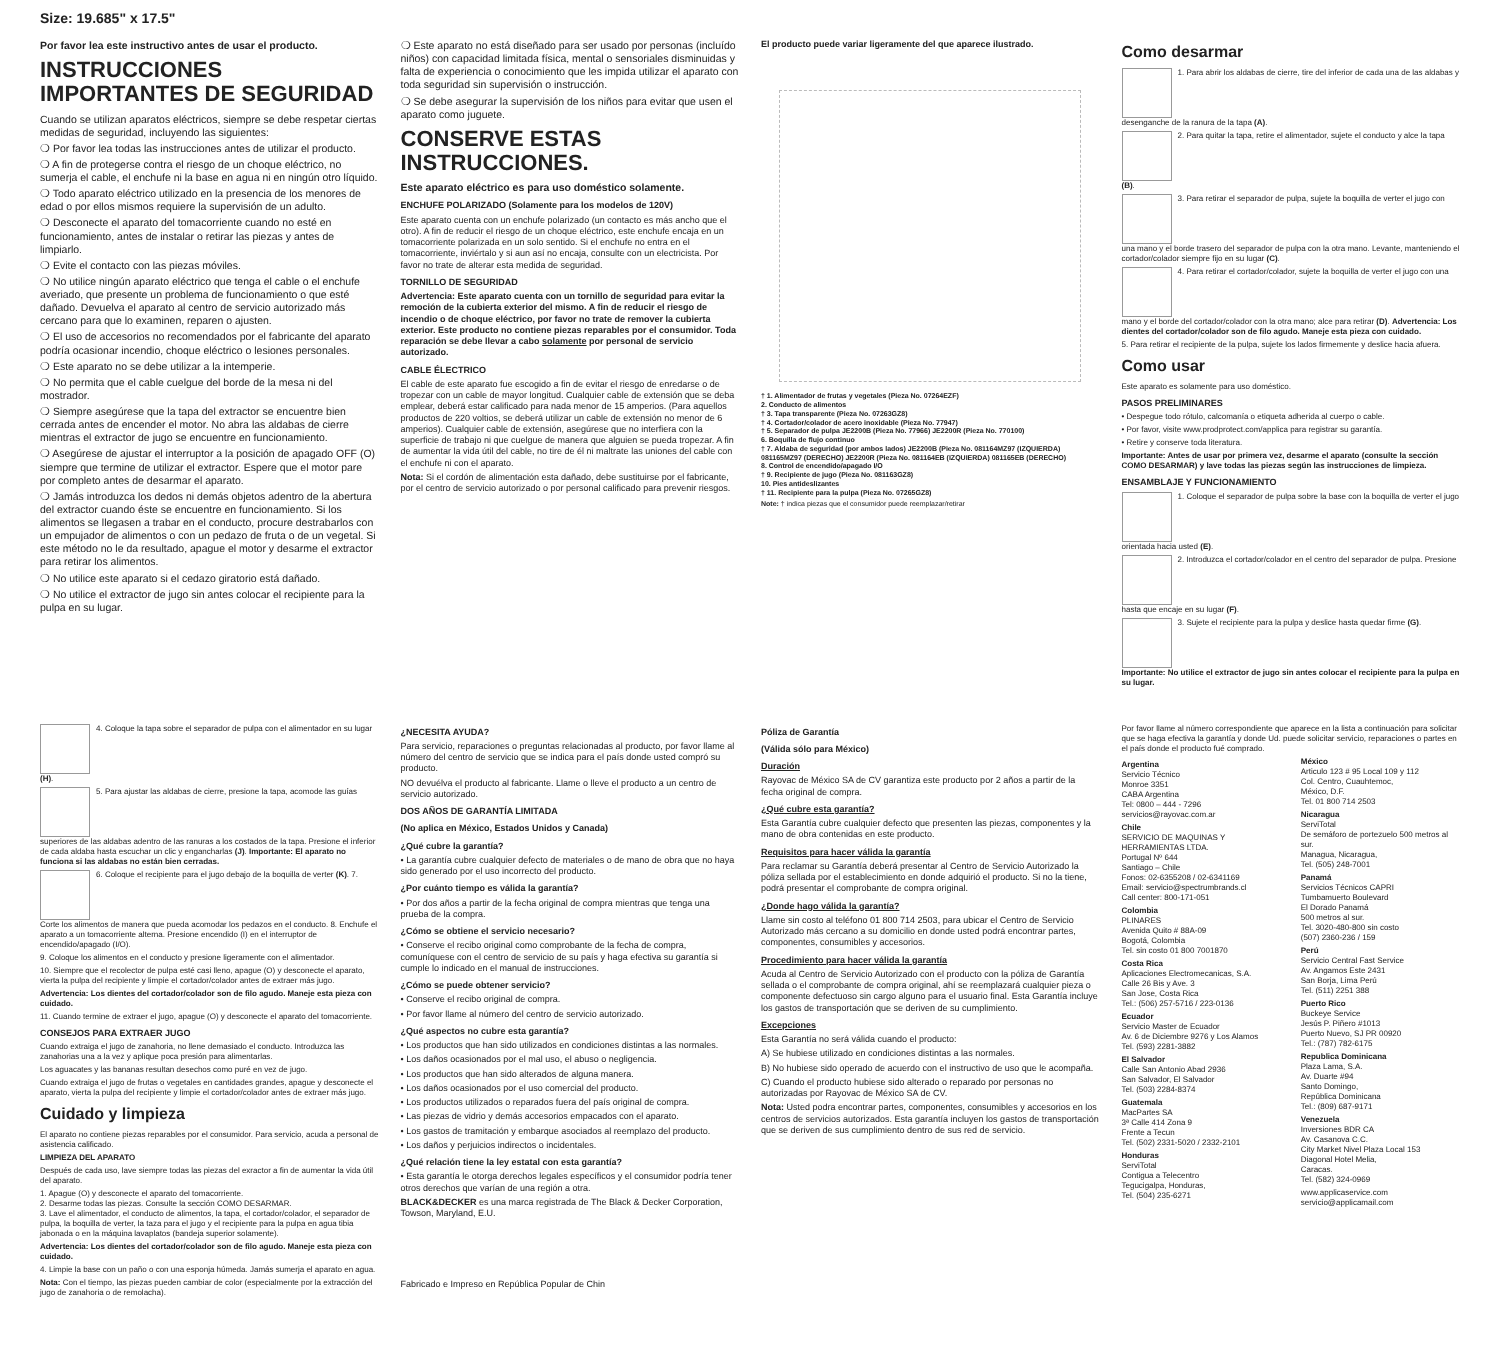Size: 19.685" x 17.5"
Por favor lea este instructivo antes de usar el producto.
INSTRUCCIONES IMPORTANTES DE SEGURIDAD
Cuando se utilizan aparatos eléctricos, siempre se debe respetar ciertas medidas de seguridad, incluyendo las siguientes:
❍ Por favor lea todas las instrucciones antes de utilizar el producto.
❍ A fin de protegerse contra el riesgo de un choque eléctrico, no sumerja el cable, el enchufe ni la base en agua ni en ningún otro líquido.
❍ Todo aparato eléctrico utilizado en la presencia de los menores de edad o por ellos mismos requiere la supervisión de un adulto.
❍ Desconecte el aparato del tomacorriente cuando no esté en funcionamiento, antes de instalar o retirar las piezas y antes de limpiarlo.
❍ Evite el contacto con las piezas móviles.
❍ No utilice ningún aparato eléctrico que tenga el cable o el enchufe averiado, que presente un problema de funcionamiento o que esté dañado. Devuelva el aparato al centro de servicio autorizado más cercano para que lo examinen, reparen o ajusten.
❍ El uso de accesorios no recomendados por el fabricante del aparato podría ocasionar incendio, choque eléctrico o lesiones personales.
❍ Este aparato no se debe utilizar a la intemperie.
❍ No permita que el cable cuelgue del borde de la mesa ni del mostrador.
❍ Siempre asegúrese que la tapa del extractor se encuentre bien cerrada antes de encender el motor. No abra las aldabas de cierre mientras el extractor de jugo se encuentre en funcionamiento.
❍ Asegúrese de ajustar el interruptor a la posición de apagado OFF (O) siempre que termine de utilizar el extractor. Espere que el motor pare por completo antes de desarmar el aparato.
❍ Jamás introduzca los dedos ni demás objetos adentro de la abertura del extractor cuando éste se encuentre en funcionamiento. Si los alimentos se llegasen a trabar en el conducto, procure destrabarlos con un empujador de alimentos o con un pedazo de fruta o de un vegetal. Si este método no le da resultado, apague el motor y desarme el extractor para retirar los alimentos.
❍ No utilice este aparato si el cedazo giratorio está dañado.
❍ No utilice el extractor de jugo sin antes colocar el recipiente para la pulpa en su lugar.
❍ Este aparato no está diseñado para ser usado por personas (incluído niños) con capacidad limitada física, mental o sensoriales disminuidas y falta de experiencia o conocimiento que les impida utilizar el aparato con toda seguridad sin supervisión o instrucción.
❍ Se debe asegurar la supervisión de los niños para evitar que usen el aparato como juguete.
CONSERVE ESTAS INSTRUCCIONES.
Este aparato eléctrico es para uso doméstico solamente.
ENCHUFE POLARIZADO (Solamente para los modelos de 120V)
Este aparato cuenta con un enchufe polarizado (un contacto es más ancho que el otro). A fin de reducir el riesgo de un choque eléctrico, este enchufe encaja en un tomacorriente polarizada en un solo sentido. Si el enchufe no entra en el tomacorriente, inviértalo y si aun así no encaja, consulte con un electricista. Por favor no trate de alterar esta medida de seguridad.
TORNILLO DE SEGURIDAD
Advertencia: Este aparato cuenta con un tornillo de seguridad para evitar la remoción de la cubierta exterior del mismo. A fin de reducir el riesgo de incendio o de choque eléctrico, por favor no trate de remover la cubierta exterior. Este producto no contiene piezas reparables por el consumidor. Toda reparación se debe llevar a cabo solamente por personal de servicio autorizado.
CABLE ÉLECTRICO
El cable de este aparato fue escogido a fin de evitar el riesgo de enredarse o de tropezar con un cable de mayor longitud. Cualquier cable de extensión que se deba emplear, deberá estar calificado para nada menor de 15 amperios. (Para aquellos productos de 220 voltios, se deberá utilizar un cable de extensión no menor de 6 amperios). Cualquier cable de extensión, asegúrese que no interfiera con la superficie de trabajo ni que cuelgue de manera que alguien se pueda tropezar. A fin de aumentar la vida útil del cable, no tire de él ni maltrate las uniones del cable con el enchufe ni con el aparato.
Nota: Si el cordón de alimentación esta dañado, debe sustituirse por el fabricante, por el centro de servicio autorizado o por personal calificado para prevenir riesgos.
El producto puede variar ligeramente del que aparece ilustrado.
† 1. Alimentador de frutas y vegetales (Pieza No. 07264EZF)
2. Conducto de alimentos
† 3. Tapa transparente (Pieza No. 07263GZ8)
† 4. Cortador/colador de acero inoxidable (Pieza No. 77947)
† 5. Separador de pulpa JE2200B (Pieza No. 77966) JE2200R (Pieza No. 770100)
6. Boquilla de flujo continuo
† 7. Aldaba de seguridad (por ambos lados) JE2200B (Pieza No. 081164MZ97 (IZQUIERDA) 081165MZ97 (DERECHO) JE2200R (Pieza No. 081164EB (IZQUIERDA) 081165EB (DERECHO)
8. Control de encendido/apagado I/O
† 9. Recipiente de jugo (Pieza No. 081163GZ8)
10. Pies antideslizantes
† 11. Recipiente para la pulpa (Pieza No. 07265GZ8)
Note: † indica piezas que el consumidor puede reemplazar/retirar
Como desarmar
1. Para abrir los aldabas de cierre, tire del inferior de cada una de las aldabas y desenganche de la ranura de la tapa (A).
2. Para quitar la tapa, retire el alimentador, sujete el conducto y alce la tapa (B).
3. Para retirar el separador de pulpa, sujete la boquilla de verter el jugo con una mano y el borde trasero del separador de pulpa con la otra mano. Levante, manteniendo el cortador/colador siempre fijo en su lugar (C).
4. Para retirar el cortador/colador, sujete la boquilla de verter el jugo con una mano y el borde del cortador/colador con la otra mano; alce para retirar (D). Advertencia: Los dientes del cortador/colador son de filo agudo. Maneje esta pieza con cuidado.
5. Para retirar el recipiente de la pulpa, sujete los lados firmemente y deslice hacia afuera.
Como usar
Este aparato es solamente para uso doméstico.
PASOS PRELIMINARES
• Despegue todo rótulo, calcomanía o etiqueta adherida al cuerpo o cable.
• Por favor, visite www.prodprotect.com/applica para registrar su garantía.
• Retire y conserve toda literatura.
Importante: Antes de usar por primera vez, desarme el aparato (consulte la sección COMO DESARMAR) y lave todas las piezas según las instrucciones de limpieza.
ENSAMBLAJE Y FUNCIONAMIENTO
1. Coloque el separador de pulpa sobre la base con la boquilla de verter el jugo orientada hacia usted (E).
2. Introduzca el cortador/colador en el centro del separador de pulpa. Presione hasta que encaje en su lugar (F).
3. Sujete el recipiente para la pulpa y deslice hasta quedar firme (G). Importante: No utilice el extractor de jugo sin antes colocar el recipiente para la pulpa en su lugar.
4. Coloque la tapa sobre el separador de pulpa con el alimentador en su lugar (H).
5. Para ajustar las aldabas de cierre, presione la tapa, acomode las guías superiores de las aldabas adentro de las ranuras a los costados de la tapa. Presione el inferior de cada aldaba hasta escuchar un clic y engancharlas (J). Importante: El aparato no funciona si las aldabas no están bien cerradas.
6. Coloque el recipiente para el jugo debajo de la boquilla de verter (K). 7. Corte los alimentos de manera que pueda acomodar los pedazos en el conducto. 8. Enchufe el aparato a un tomacorriente alterna. Presione encendido (I) en el interruptor de encendido/apagado (I/O).
9. Coloque los alimentos en el conducto y presione ligeramente con el alimentador.
10. Siempre que el recolector de pulpa esté casi lleno, apague (O) y desconecte el aparato, vierta la pulpa del recipiente y limpie el cortador/colador antes de extraer más jugo.
Advertencia: Los dientes del cortador/colador son de filo agudo. Maneje esta pieza con cuidado.
11. Cuando termine de extraer el jugo, apague (O) y desconecte el aparato del tomacorriente.
CONSEJOS PARA EXTRAER JUGO
Cuando extraiga el jugo de zanahoria, no llene demasiado el conducto. Introduzca las zanahorias una a la vez y aplique poca presión para alimentarlas.
Los aguacates y las bananas resultan desechos como puré en vez de jugo.
Cuando extraiga el jugo de frutas o vegetales en cantidades grandes, apague y desconecte el aparato, vierta la pulpa del recipiente y limpie el cortador/colador antes de extraer más jugo.
Cuidado y limpieza
El aparato no contiene piezas reparables por el consumidor. Para servicio, acuda a personal de asistencia calificado.
LIMPIEZA DEL APARATO
Después de cada uso, lave siempre todas las piezas del exractor a fin de aumentar la vida útil del aparato.
1. Apague (O) y desconecte el aparato del tomacorriente.
2. Desarme todas las piezas. Consulte la sección COMO DESARMAR.
3. Lave el alimentador, el conducto de alimentos, la tapa, el cortador/colador, el separador de pulpa, la boquilla de verter, la taza para el jugo y el recipiente para la pulpa en agua tibia jabonada o en la máquina lavaplatos (bandeja superior solamente).
Advertencia: Los dientes del cortador/colador son de filo agudo. Maneje esta pieza con cuidado.
4. Limpie la base con un paño o con una esponja húmeda. Jamás sumerja el aparato en agua.
Nota: Con el tiempo, las piezas pueden cambiar de color (especialmente por la extracción del jugo de zanahoria o de remolacha).
¿NECESITA AYUDA?
Para servicio, reparaciones o preguntas relacionadas al producto, por favor llame al número del centro de servicio que se indica para el país donde usted compró su producto.
NO devuélva el producto al fabricante. Llame o lleve el producto a un centro de servicio autorizado.
DOS AÑOS DE GARANTÍA LIMITADA
(No aplica en México, Estados Unidos y Canada)
¿Qué cubre la garantía?
• La garantía cubre cualquier defecto de materiales o de mano de obra que no haya sido generado por el uso incorrecto del producto.
¿Por cuánto tiempo es válida la garantía?
• Por dos años a partir de la fecha original de compra mientras que tenga una prueba de la compra.
¿Cómo se obtiene el servicio necesario?
• Conserve el recibo original como comprobante de la fecha de compra, comuníquese con el centro de servicio de su país y haga efectiva su garantía si cumple lo indicado en el manual de instrucciones.
¿Cómo se puede obtener servicio?
• Conserve el recibo original de compra.
• Por favor llame al número del centro de servicio autorizado.
¿Qué aspectos no cubre esta garantía?
• Los productos que han sido utilizados en condiciones distintas a las normales.
• Los daños ocasionados por el mal uso, el abuso o negligencia.
• Los productos que han sido alterados de alguna manera.
• Los daños ocasionados por el uso comercial del producto.
• Los productos utilizados o reparados fuera del país original de compra.
• Las piezas de vidrio y demás accesorios empacados con el aparato.
• Los gastos de tramitación y embarque asociados al reemplazo del producto.
• Los daños y perjuicios indirectos o incidentales.
¿Qué relación tiene la ley estatal con esta garantía?
• Esta garantía le otorga derechos legales específicos y el consumidor podría tener otros derechos que varían de una región a otra.
BLACK&DECKER es una marca registrada de The Black & Decker Corporation, Towson, Maryland, E.U.
Fabricado e Impreso en República Popular de Chin
Póliza de Garantía
(Válida sólo para México)
Duración
Rayovac de México SA de CV garantiza este producto por 2 años a partir de la fecha original de compra.
¿Qué cubre esta garantía?
Esta Garantía cubre cualquier defecto que presenten las piezas, componentes y la mano de obra contenidas en este producto.
Requisitos para hacer válida la garantía
Para reclamar su Garantía deberá presentar al Centro de Servicio Autorizado la póliza sellada por el establecimiento en donde adquirió el producto. Si no la tiene, podrá presentar el comprobante de compra original.
¿Donde hago válida la garantía?
Llame sin costo al teléfono 01 800 714 2503, para ubicar el Centro de Servicio Autorizado más cercano a su domicilio en donde usted podrá encontrar partes, componentes, consumibles y accesorios.
Procedimiento para hacer válida la garantía
Acuda al Centro de Servicio Autorizado con el producto con la póliza de Garantía sellada o el comprobante de compra original, ahí se reemplazará cualquier pieza o componente defectuoso sin cargo alguno para el usuario final. Esta Garantía incluye los gastos de transportación que se deriven de su cumplimiento.
Excepciones
Esta Garantía no será válida cuando el producto:
A) Se hubiese utilizado en condiciones distintas a las normales.
B) No hubiese sido operado de acuerdo con el instructivo de uso que le acompaña.
C) Cuando el producto hubiese sido alterado o reparado por personas no autorizadas por Rayovac de México SA de CV.
Nota: Usted podra encontrar partes, componentes, consumibles y accesorios en los centros de servicios autorizados. Esta garantía incluyen los gastos de transportación que se deriven de sus cumplimiento dentro de sus red de servicio.
Por favor llame al número correspondiente que aparece en la lista a continuación para solicitar que se haga efectiva la garantía y donde Ud. puede solicitar servicio, reparaciones o partes en el país donde el producto fué comprado.
Argentina
Servicio Técnico
Monroe 3351
CABA Argentina
Tel: 0800 – 444 - 7296
servicios@rayovac.com.ar
Chile
SERVICIO DE MAQUINAS Y HERRAMIENTAS LTDA.
Portugal Nº 644
Santiago – Chile
Fonos: 02-6355208 / 02-6341169
Email: servicio@spectrumbrands.cl
Call center: 800-171-051
Colombia
PLINARES
Avenida Quito # 88A-09
Bogotá, Colombia
Tel. sin costo 01 800 7001870
Costa Rica
Aplicaciones Electromecanicas, S.A.
Calle 26 Bis y Ave. 3
San Jose, Costa Rica
Tel.: (506) 257-5716 / 223-0136
Ecuador
Servicio Master de Ecuador
Av. 6 de Diciembre 9276 y Los Alamos
Tel. (593) 2281-3882
El Salvador
Calle San Antonio Abad 2936
San Salvador, El Salvador
Tel. (503) 2284-8374
Guatemala
MacPartes SA
3ª Calle 414 Zona 9
Frente a Tecun
Tel. (502) 2331-5020 / 2332-2101
Honduras
ServiTotal
Contigua a Telecentro
Tegucigalpa, Honduras,
Tel. (504) 235-6271
México
Articulo 123 # 95 Local 109 y 112
Col. Centro, Cuauhtemoc,
México, D.F.
Tel. 01 800 714 2503
Nicaragua
ServiTotal
De semáforo de portezuelo 500 metros al sur.
Managua, Nicaragua,
Tel. (505) 248-7001
Panamá
Servicios Técnicos CAPRI
Tumbamuerto Boulevard
El Dorado Panamá
500 metros al sur.
Tel. 3020-480-800 sin costo
(507) 2360-236 / 159
Perú
Servicio Central Fast Service
Av. Angamos Este 2431
San Borja, Lima Perú
Tel. (511) 2251 388
Puerto Rico
Buckeye Service
Jesús P. Piñero #1013
Puerto Nuevo, SJ PR 00920
Tel.: (787) 782-6175
Republica Dominicana
Plaza Lama, S.A.
Av. Duarte #94
Santo Domingo,
República Dominicana
Tel.: (809) 687-9171
Venezuela
Inversiones BDR CA
Av. Casanova C.C.
City Market Nivel Plaza Local 153
Diagonal Hotel Melia,
Caracas.
Tel. (582) 324-0969
www.applicaservice.com
servicio@applicamail.com